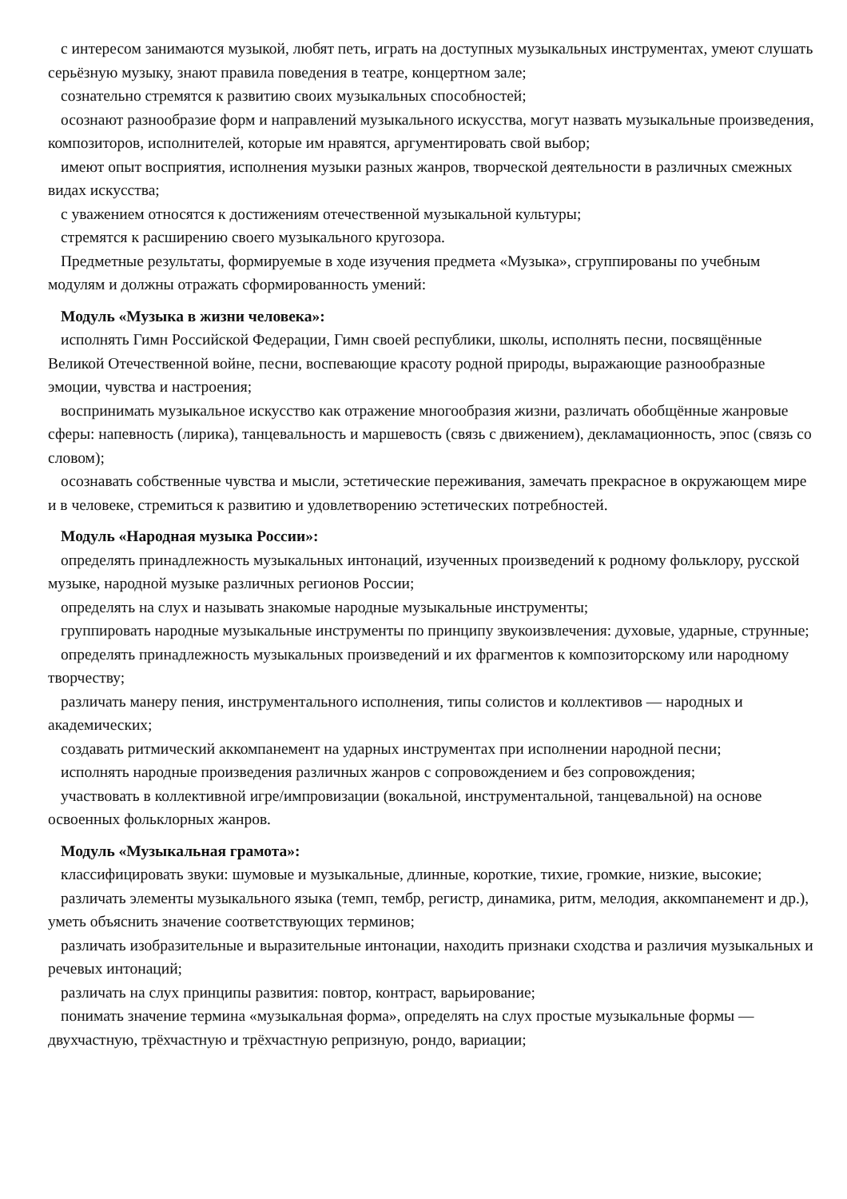с интересом занимаются музыкой, любят петь, играть на доступных музыкальных инструментах, умеют слушать серьёзную музыку, знают правила поведения в театре, концертном зале;
сознательно стремятся к развитию своих музыкальных способностей;
осознают разнообразие форм и направлений музыкального искусства, могут назвать музыкальные произведения, композиторов, исполнителей, которые им нравятся, аргументировать свой выбор;
имеют опыт восприятия, исполнения музыки разных жанров, творческой деятельности в различных смежных видах искусства;
с уважением относятся к достижениям отечественной музыкальной культуры;
стремятся к расширению своего музыкального кругозора.
Предметные результаты, формируемые в ходе изучения предмета «Музыка», сгруппированы по учебным модулям и должны отражать сформированность умений:
Модуль «Музыка в жизни человека»:
исполнять Гимн Российской Федерации, Гимн своей республики, школы, исполнять песни, посвящённые Великой Отечественной войне, песни, воспевающие красоту родной природы, выражающие разнообразные эмоции, чувства и настроения;
воспринимать музыкальное искусство как отражение многообразия жизни, различать обобщённые жанровые сферы: напевность (лирика), танцевальность и маршевость (связь с движением), декламационность, эпос (связь со словом);
осознавать собственные чувства и мысли, эстетические переживания, замечать прекрасное в окружающем мире и в человеке, стремиться к развитию и удовлетворению эстетических потребностей.
Модуль «Народная музыка России»:
определять принадлежность музыкальных интонаций, изученных произведений к родному фольклору, русской музыке, народной музыке различных регионов России;
определять на слух и называть знакомые народные музыкальные инструменты;
группировать народные музыкальные инструменты по принципу звукоизвлечения: духовые, ударные, струнные;
определять принадлежность музыкальных произведений и их фрагментов к композиторскому или народному творчеству;
различать манеру пения, инструментального исполнения, типы солистов и коллективов — народных и академических;
создавать ритмический аккомпанемент на ударных инструментах при исполнении народной песни;
исполнять народные произведения различных жанров с сопровождением и без сопровождения;
участвовать в коллективной игре/импровизации (вокальной, инструментальной, танцевальной) на основе освоенных фольклорных жанров.
Модуль «Музыкальная грамота»:
классифицировать звуки: шумовые и музыкальные, длинные, короткие, тихие, громкие, низкие, высокие;
различать элементы музыкального языка (темп, тембр, регистр, динамика, ритм, мелодия, аккомпанемент и др.), уметь объяснить значение соответствующих терминов;
различать изобразительные и выразительные интонации, находить признаки сходства и различия музыкальных и речевых интонаций;
различать на слух принципы развития: повтор, контраст, варьирование;
понимать значение термина «музыкальная форма», определять на слух простые музыкальные формы — двухчастную, трёхчастную и трёхчастную репризную, рондо, вариации;